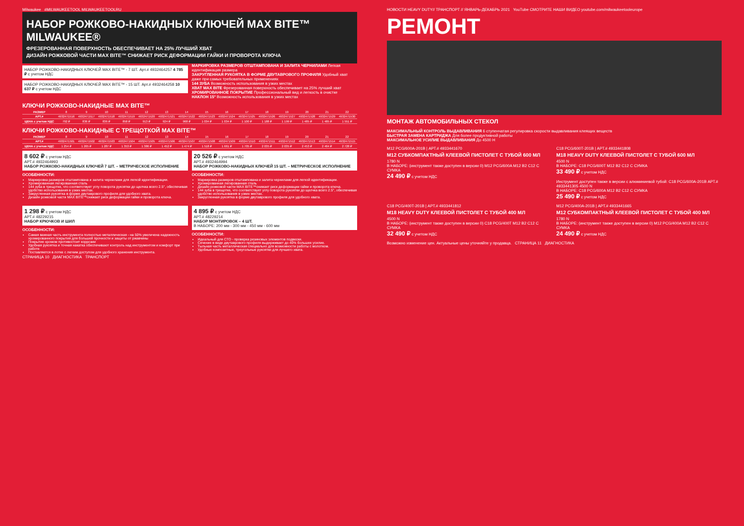Milwaukee #MILWAUKEETOOL MILWAUKEETOOLRU
НАБОР РОЖКОВО-НАКИДНЫХ КЛЮЧЕЙ MAX BITE™ MILWAUKEE®
ФРЕЗЕРОВАННАЯ ПОВЕРХНОСТЬ ОБЕСПЕЧИВАЕТ НА 25% ЛУЧШИЙ ХВАТ
ДИЗАЙН РОЖКОВОЙ ЧАСТИ MAX BITE™ СНИЖАЕТ РИСК ДЕФОРМАЦИИ ГАЙКИ И ПРОВОРОТА КЛЮЧА
НАБОР РОЖКОВО-НАКИДНЫХ КЛЮЧЕЙ MAX BITE™ - 7 ШТ. Арт.# 4932464257 4 785 ₽ с учетом НДС
НАБОР РОЖКОВО-НАКИДНЫХ КЛЮЧЕЙ MAX BITE™ - 15 ШТ. Арт.# 4932464258 10 637 ₽ с учетом НДС
МАРКИРОВКА РАЗМЕРОВ ОТШТАМПОВАНА И ЗАЛИТА ЧЕРНИЛАМИ Легкая идентификация размера
ЗАКРУГЛЕННАЯ РУКОЯТКА В ФОРМЕ ДВУТАВРОВОГО ПРОФИЛЯ Удобный хват даже при самых требовательных применениях
144 ЗУБА Возможность использования в узких местах
ХВАТ MAX BITE Фрезерованная поверхность обеспечивает на 25% лучший хват
ХРОМИРОВАННОЕ ПОКРЫТИЕ Профессиональный вид и легкость в очистке
НАКЛОН 15° Возможность использования в узких местах
КЛЮЧИ РОЖКОВО-НАКИДНЫЕ MAX BITE™
| РАЗМЕР | 8 | 9 | 10 | 11 | 12 | 13 | 14 | 15 | 16 | 17 | 18 | 19 | 20 | 21 | 22 |
| АРТ.# | 4932471516 | 4932471517 | 4932471518 | 4932471519 | 4932471520 | 4932471521 | 4932471522 | 4932471523 | 4932471524 | 4932471525 | 4932471526 | 4932471527 | 4932471528 | 4932471529 | 4932471530 |
| ЦЕНА с учетом НДС | 792 ₽ | 836 ₽ | 836 ₽ | 858 ₽ | 913 ₽ | 924 ₽ | 968 ₽ | 1 034 ₽ | 1 034 ₽ | 1 100 ₽ | 1 188 ₽ | 1 199 ₽ | 1 485 ₽ | 1 485 ₽ | 1 551 ₽ |
КЛЮЧИ РОЖКОВО-НАКИДНЫЕ С ТРЕЩОТКОЙ MAX BITE™
| РАЗМЕР | 8 | 9 | 10 | 11 | 12 | 13 | 14 | 15 | 16 | 17 | 18 | 19 | 20 | 21 | 22 |
| АРТ.# | 4932471501 | 4932471502 | 4932471503 | 4932471504 | 4932471505 | 4932471506 | 4932471507 | 4932471508 | 4932471509 | 4932471510 | 4932471511 | 4932471512 | 4932471513 | 4932471514 | 4932471515 |
| ЦЕНА с учетом НДС | 1 254 ₽ | 1 265 ₽ | 1 287 ₽ | 1 353 ₽ | 1 386 ₽ | 1 452 ₽ | 1 474 ₽ | 1 518 ₽ | 1 661 ₽ | 1 705 ₽ | 2 035 ₽ | 2 035 ₽ | 2 453 ₽ | 2 464 ₽ | 2 728 ₽ |
8 602 ₽ с учетом НДС
АРТ.# 4932464993
НАБОР РОЖКОВО-НАКИДНЫХ КЛЮЧЕЙ 7 ШТ. – МЕТРИЧЕСКОЕ ИСПОЛНЕНИЕ
ОСОБЕННОСТИ:
Маркировка размеров отштампована и залита чернилами для легкой идентификации.
Хромированная легированная сталь
144 зуба в трещотке, что соответствует углу поворота рукоятки до щелчка всего 2.5°, обеспечивая удобство использования в узких местах.
Закругленная рукоятка в форме двутаврового профиля для удобного хвата.
Дизайн рожковой части MAX BITE™снижает риск деформации гайки и проворота ключа.
20 526 ₽ с учетом НДС
АРТ.# 4932464994
НАБОР РОЖКОВО-НАКИДНЫХ КЛЮЧЕЙ 15 ШТ. – МЕТРИЧЕСКОЕ ИСПОЛНЕНИЕ
ОСОБЕННОСТИ:
Маркировка размеров отштампована и залита чернилами для легкой идентификации.
Хромированная легированная сталь
Дизайн рожковой части MAX BITE™снижает риск деформации гайки и проворота ключа.
144 зуба в трещотке, что соответствует углу поворота рукоятки до щелчка всего 2.5°, обеспечивая удобство использования в узких местах.
Закругленная рукоятка в форме двутаврового профиля для удобного хвата.
1 298 ₽ с учетом НДС
АРТ.# 48229215
НАБОР КРЮЧКОВ И ШИЛ
ОСОБЕННОСТИ:
Самая важная часть инструмента полностью металлическая - на 50% увеличена надежность хромированного покрытия для большей прочности и защиты от ржавчины
Покрытие хромом противостоит коррозии
Удобная рукоятка и точная накатка обеспечивают контроль над инструментом и комфорт при работе
Поставляется в лотке с легким доступом для удобного хранения инструмента.
4 895 ₽ с учетом НДС
АРТ.# 48229214
НАБОР МОНТИРОВОК – 4 ШТ.
В НАБОРЕ: 200 мм - 300 мм - 450 мм - 600 мм
ОСОБЕННОСТИ:
Идеальный для СТО - проверка резиновых элементов подвески.
Сечение в виде двутаврового профиля выдерживает до 40% большее усилие.
Тыльная часть металлическая специально для возможности работы с молотком.
Удобные композитные, треугольные рукоятки для лучшего хвата.
СТРАНИЦА 10 ДИАГНОСТИКА ТРАНСПОРТ
НОВОСТИ HEAVY DUTY// ТРАНСПОРТ // ЯНВАРЬ-ДЕКАБРЬ 2021 YouTube СМОТРИТЕ НАШИ ВИДЕО youtube.com/milwaukeetooleurope
РЕМОНТ
МОНТАЖ АВТОМОБИЛЬНЫХ СТЕКОЛ
МАКСИМАЛЬНЫЙ КОНТРОЛЬ ВЫДАВЛИВАНИЯ 6 ступенчатая регулировка скорости выдавливания клеящих веществ
БЫСТРАЯ ЗАМЕНА КАРТРИДЖА Для более продуктивной работы
МАКСИМАЛЬНОЕ УСИЛИЕ ВЫДАВЛИВАНИЯ До 4500 Н
M12 PCG/600A-201B | АРТ.# 4933441670
M12 СУБКОМПАКТНЫЙ КЛЕЕВОЙ ПИСТОЛЕТ С ТУБОЙ 600 МЛ
1780 N
В НАБОРЕ: (инструмент также доступен в версии 0) M12 PCG/600A M12 B2 C12 C СУМКА
24 490 ₽ с учетом НДС
C18 PCG/600T-201B | АРТ.# 4933441808
M18 HEAVY DUTY КЛЕЕВОЙ ПИСТОЛЕТ С ТУБОЙ 600 МЛ
4500 N
В НАБОРЕ: C18 PCG/600T M12 B2 C12 C СУМКА
33 490 ₽ с учетом НДС
Инструмент доступен также в версии с алюминиевой тубой: C18 PCG/600A-201B АРТ.# 4933441305 4500 N
В НАБОРЕ: C18 PCG/600A M12 B2 C12 C СУМКА
25 490 ₽ с учетом НДС
C18 PCG/400T-201B | АРТ.# 4933441812
M18 HEAVY DUTY КЛЕЕВОЙ ПИСТОЛЕТ С ТУБОЙ 400 МЛ
4500 N
В НАБОРЕ: (инструмент также доступен в версии 0) C18 PCG/400T M12 B2 C12 C СУМКА
32 490 ₽ с учетом НДС
M12 PCG/400A-201B | АРТ.# 4933441665
M12 СУБКОМПАКТНЫЙ КЛЕЕВОЙ ПИСТОЛЕТ С ТУБОЙ 400 МЛ
1780 N
В НАБОРЕ: (инструмент также доступен в версии 0) M12 PCG/400A M12 B2 C12 C СУМКА
24 490 ₽ с учетом НДС
Возможно изменение цен. Актуальные цены уточняйте у продавца. СТРАНИЦА 11 ДИАГНОСТИКА